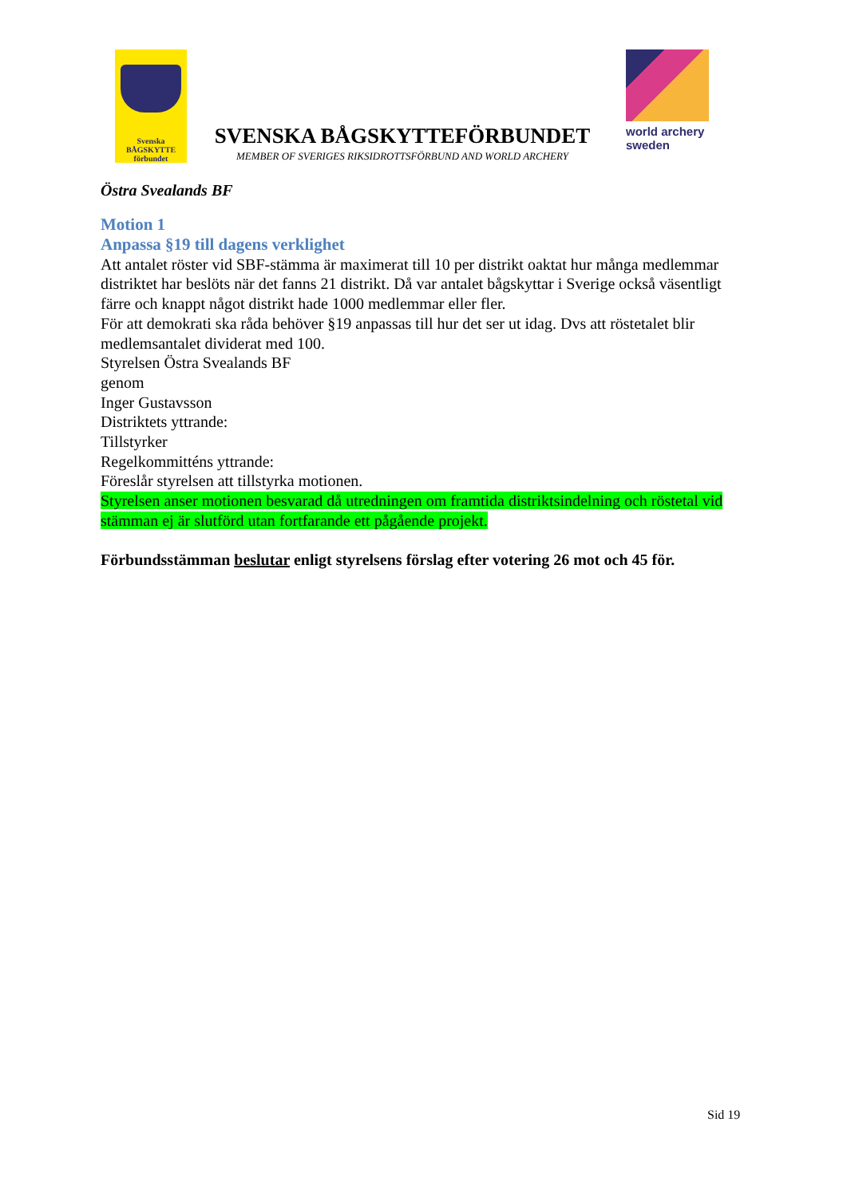Svenska
BÅGSKYTTE
förbundet
SVENSKA BÅGSKYTTEFÖRBUNDET
MEMBER OF SVERIGES RIKSIDROTTSFÖRBUND AND WORLD ARCHERY
world archery
sweden
Östra Svealands BF
Motion 1
Anpassa §19 till dagens verklighet
Att antalet röster vid SBF-stämma är maximerat till 10 per distrikt oaktat hur många medlemmar distriktet har beslöts när det fanns 21 distrikt. Då var antalet bågskyttar i Sverige också väsentligt färre och knappt något distrikt hade 1000 medlemmar eller fler.
För att demokrati ska råda behöver §19 anpassas till hur det ser ut idag. Dvs att röstetalet blir medlemsantalet dividerat med 100.
Styrelsen Östra Svealands BF
genom
Inger Gustavsson
Distriktets yttrande:
Tillstyrker
Regelkommitténs yttrande:
Föreslår styrelsen att tillstyrka motionen.
Styrelsen anser motionen besvarad då utredningen om framtida distriktsindelning och röstetal vid stämman ej är slutförd utan fortfarande ett pågående projekt.
Förbundsstämman beslutar enligt styrelsens förslag efter votering 26 mot och 45 för.
Sid 19